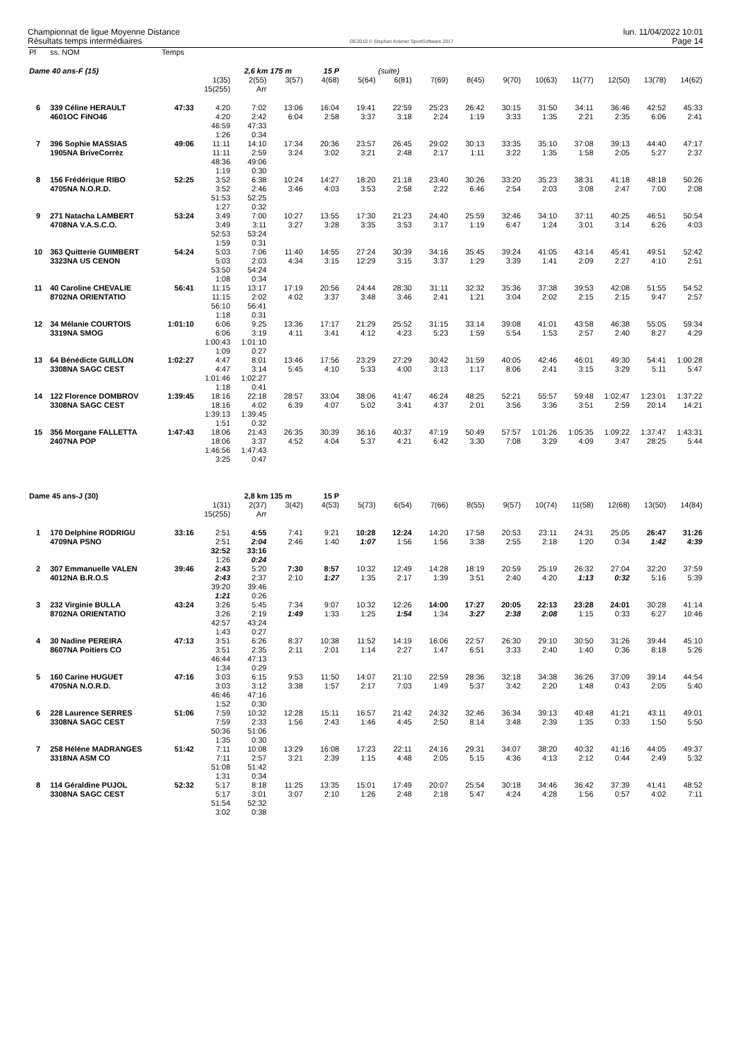Championnat de ligue Moyenne Distance
Résultats temps intermédiaires
OE2010 © Stephan Krämer SportSoftware 2017
lun. 11/04/2022 10:01
Page 14
| Pl | ss. NOM | Temps | | | | | | | | | | | | | | |
| --- | --- | --- | --- | --- | --- | --- | --- | --- | --- | --- | --- | --- | --- | --- | --- | --- |
| Dame 40 ans-F (15) | | | | 2,6 km 175 m | | 15 P | | (suite) | | | | | | | | |
| | | | 1(35) | 2(55) | 3(57) | 4(68) | 5(64) | 6(81) | 7(69) | 8(45) | 9(70) | 10(63) | 11(77) | 12(50) | 13(78) | 14(62) |
| | | | 15(255) | Arr | | | | | | | | | | | | |
| 6 | 339 Céline HERAULT | 47:33 | 4:20 | 7:02 | 13:06 | 16:04 | 19:41 | 22:59 | 25:23 | 26:42 | 30:15 | 31:50 | 34:11 | 36:46 | 42:52 | 45:33 |
| | 4601OC FiNO46 | | 4:20 | 2:42 | 6:04 | 2:58 | 3:37 | 3:18 | 2:24 | 1:19 | 3:33 | 1:35 | 2:21 | 2:35 | 6:06 | 2:41 |
| | | | 46:59 | 47:33 | | | | | | | | | | | | |
| | | | 1:26 | 0:34 | | | | | | | | | | | | |
| 7 | 396 Sophie MASSIAS | 49:06 | 11:11 | 14:10 | 17:34 | 20:36 | 23:57 | 26:45 | 29:02 | 30:13 | 33:35 | 35:10 | 37:08 | 39:13 | 44:40 | 47:17 |
| | 1905NA BriveCorrèz | | 11:11 | 2:59 | 3:24 | 3:02 | 3:21 | 2:48 | 2:17 | 1:11 | 3:22 | 1:35 | 1:58 | 2:05 | 5:27 | 2:37 |
| | | | 48:36 | 49:06 | | | | | | | | | | | | |
| | | | 1:19 | 0:30 | | | | | | | | | | | | |
| 8 | 156 Frédérique RIBO | 52:25 | 3:52 | 6:38 | 10:24 | 14:27 | 18:20 | 21:18 | 23:40 | 30:26 | 33:20 | 35:23 | 38:31 | 41:18 | 48:18 | 50:26 |
| | 4705NA N.O.R.D. | | 3:52 | 2:46 | 3:46 | 4:03 | 3:53 | 2:58 | 2:22 | 6:46 | 2:54 | 2:03 | 3:08 | 2:47 | 7:00 | 2:08 |
| | | | 51:53 | 52:25 | | | | | | | | | | | | |
| | | | 1:27 | 0:32 | | | | | | | | | | | | |
| 9 | 271 Natacha LAMBERT | 53:24 | 3:49 | 7:00 | 10:27 | 13:55 | 17:30 | 21:23 | 24:40 | 25:59 | 32:46 | 34:10 | 37:11 | 40:25 | 46:51 | 50:54 |
| | 4708NA V.A.S.C.O. | | 3:49 | 3:11 | 3:27 | 3:28 | 3:35 | 3:53 | 3:17 | 1:19 | 6:47 | 1:24 | 3:01 | 3:14 | 6:26 | 4:03 |
| | | | 52:53 | 53:24 | | | | | | | | | | | | |
| | | | 1:59 | 0:31 | | | | | | | | | | | | |
| 10 | 363 Quitterie GUIMBERT | 54:24 | 5:03 | 7:06 | 11:40 | 14:55 | 27:24 | 30:39 | 34:16 | 35:45 | 39:24 | 41:05 | 43:14 | 45:41 | 49:51 | 52:42 |
| | 3323NA US CENON | | 5:03 | 2:03 | 4:34 | 3:15 | 12:29 | 3:15 | 3:37 | 1:29 | 3:39 | 1:41 | 2:09 | 2:27 | 4:10 | 2:51 |
| | | | 53:50 | 54:24 | | | | | | | | | | | | |
| | | | 1:08 | 0:34 | | | | | | | | | | | | |
| 11 | 40 Caroline CHEVALIE | 56:41 | 11:15 | 13:17 | 17:19 | 20:56 | 24:44 | 28:30 | 31:11 | 32:32 | 35:36 | 37:38 | 39:53 | 42:08 | 51:55 | 54:52 |
| | 8702NA ORIENTATIO | | 11:15 | 2:02 | 4:02 | 3:37 | 3:48 | 3:46 | 2:41 | 1:21 | 3:04 | 2:02 | 2:15 | 2:15 | 9:47 | 2:57 |
| | | | 56:10 | 56:41 | | | | | | | | | | | | |
| | | | 1:18 | 0:31 | | | | | | | | | | | | |
| 12 | 34 Mélanie COURTOIS | 1:01:10 | 6:06 | 9:25 | 13:36 | 17:17 | 21:29 | 25:52 | 31:15 | 33:14 | 39:08 | 41:01 | 43:58 | 46:38 | 55:05 | 59:34 |
| | 3319NA SMOG | | 6:06 | 3:19 | 4:11 | 3:41 | 4:12 | 4:23 | 5:23 | 1:59 | 5:54 | 1:53 | 2:57 | 2:40 | 8:27 | 4:29 |
| | | | 1:00:43 | 1:01:10 | | | | | | | | | | | | |
| | | | 1:09 | 0:27 | | | | | | | | | | | | |
| 13 | 64 Bénédicte GUILLON | 1:02:27 | 4:47 | 8:01 | 13:46 | 17:56 | 23:29 | 27:29 | 30:42 | 31:59 | 40:05 | 42:46 | 46:01 | 49:30 | 54:41 | 1:00:28 |
| | 3308NA SAGC CEST | | 4:47 | 3:14 | 5:45 | 4:10 | 5:33 | 4:00 | 3:13 | 1:17 | 8:06 | 2:41 | 3:15 | 3:29 | 5:11 | 5:47 |
| | | | 1:01:46 | 1:02:27 | | | | | | | | | | | | |
| | | | 1:18 | 0:41 | | | | | | | | | | | | |
| 14 | 122 Florence DOMBROV | 1:39:45 | 18:16 | 22:18 | 28:57 | 33:04 | 38:06 | 41:47 | 46:24 | 48:25 | 52:21 | 55:57 | 59:48 | 1:02:47 | 1:23:01 | 1:37:22 |
| | 3308NA SAGC CEST | | 18:16 | 4:02 | 6:39 | 4:07 | 5:02 | 3:41 | 4:37 | 2:01 | 3:56 | 3:36 | 3:51 | 2:59 | 20:14 | 14:21 |
| | | | 1:39:13 | 1:39:45 | | | | | | | | | | | | |
| | | | 1:51 | 0:32 | | | | | | | | | | | | |
| 15 | 356 Morgane FALLETTA | 1:47:43 | 18:06 | 21:43 | 26:35 | 30:39 | 36:16 | 40:37 | 47:19 | 50:49 | 57:57 | 1:01:26 | 1:05:35 | 1:09:22 | 1:37:47 | 1:43:31 |
| | 2407NA POP | | 18:06 | 3:37 | 4:52 | 4:04 | 5:37 | 4:21 | 6:42 | 3:30 | 7:08 | 3:29 | 4:09 | 3:47 | 28:25 | 5:44 |
| | | | 1:46:56 | 1:47:43 | | | | | | | | | | | | |
| | | | 3:25 | 0:47 | | | | | | | | | | | | |
| Dame 45 ans-J (30) | | | | 2,8 km 135 m | | 15 P | | | | | | | | | | |
| | | | 1(31) | 2(37) | 3(42) | 4(53) | 5(73) | 6(54) | 7(66) | 8(55) | 9(57) | 10(74) | 11(58) | 12(68) | 13(50) | 14(84) |
| | | | 15(255) | Arr | | | | | | | | | | | | |
| 1 | 170 Delphine RODRIGU | 33:16 | 2:51 | 4:55 | 7:41 | 9:21 | 10:28 | 12:24 | 14:20 | 17:58 | 20:53 | 23:11 | 24:31 | 25:05 | 26:47 | 31:26 |
| | 4709NA PSNO | | 2:51 | 2:04 | 2:46 | 1:40 | 1:07 | 1:56 | 1:56 | 3:38 | 2:55 | 2:18 | 1:20 | 0:34 | 1:42 | 4:39 |
| | | | 32:52 | 33:16 | | | | | | | | | | | | |
| | | | 1:26 | 0:24 | | | | | | | | | | | | |
| 2 | 307 Emmanuelle VALEN | 39:46 | 2:43 | 5:20 | 7:30 | 8:57 | 10:32 | 12:49 | 14:28 | 18:19 | 20:59 | 25:19 | 26:32 | 27:04 | 32:20 | 37:59 |
| | 4012NA B.R.O.S | | 2:43 | 2:37 | 2:10 | 1:27 | 1:35 | 2:17 | 1:39 | 3:51 | 2:40 | 4:20 | 1:13 | 0:32 | 5:16 | 5:39 |
| | | | 39:20 | 39:46 | | | | | | | | | | | | |
| | | | 1:21 | 0:26 | | | | | | | | | | | | |
| 3 | 232 Virginie BULLA | 43:24 | 3:26 | 5:45 | 7:34 | 9:07 | 10:32 | 12:26 | 14:00 | 17:27 | 20:05 | 22:13 | 23:28 | 24:01 | 30:28 | 41:14 |
| | 8702NA ORIENTATIO | | 3:26 | 2:19 | 1:49 | 1:33 | 1:25 | 1:54 | 1:34 | 3:27 | 2:38 | 2:08 | 1:15 | 0:33 | 6:27 | 10:46 |
| | | | 42:57 | 43:24 | | | | | | | | | | | | |
| | | | 1:43 | 0:27 | | | | | | | | | | | | |
| 4 | 30 Nadine PEREIRA | 47:13 | 3:51 | 6:26 | 8:37 | 10:38 | 11:52 | 14:19 | 16:06 | 22:57 | 26:30 | 29:10 | 30:50 | 31:26 | 39:44 | 45:10 |
| | 8607NA Poitiers CO | | 3:51 | 2:35 | 2:11 | 2:01 | 1:14 | 2:27 | 1:47 | 6:51 | 3:33 | 2:40 | 1:40 | 0:36 | 8:18 | 5:26 |
| | | | 46:44 | 47:13 | | | | | | | | | | | | |
| | | | 1:34 | 0:29 | | | | | | | | | | | | |
| 5 | 160 Carine HUGUET | 47:16 | 3:03 | 6:15 | 9:53 | 11:50 | 14:07 | 21:10 | 22:59 | 28:36 | 32:18 | 34:38 | 36:26 | 37:09 | 39:14 | 44:54 |
| | 4705NA N.O.R.D. | | 3:03 | 3:12 | 3:38 | 1:57 | 2:17 | 7:03 | 1:49 | 5:37 | 3:42 | 2:20 | 1:48 | 0:43 | 2:05 | 5:40 |
| | | | 46:46 | 47:16 | | | | | | | | | | | | |
| | | | 1:52 | 0:30 | | | | | | | | | | | | |
| 6 | 228 Laurence SERRES | 51:06 | 7:59 | 10:32 | 12:28 | 15:11 | 16:57 | 21:42 | 24:32 | 32:46 | 36:34 | 39:13 | 40:48 | 41:21 | 43:11 | 49:01 |
| | 3308NA SAGC CEST | | 7:59 | 2:33 | 1:56 | 2:43 | 1:46 | 4:45 | 2:50 | 8:14 | 3:48 | 2:39 | 1:35 | 0:33 | 1:50 | 5:50 |
| | | | 50:36 | 51:06 | | | | | | | | | | | | |
| | | | 1:35 | 0:30 | | | | | | | | | | | | |
| 7 | 258 Héléne MADRANGES | 51:42 | 7:11 | 10:08 | 13:29 | 16:08 | 17:23 | 22:11 | 24:16 | 29:31 | 34:07 | 38:20 | 40:32 | 41:16 | 44:05 | 49:37 |
| | 3318NA ASM CO | | 7:11 | 2:57 | 3:21 | 2:39 | 1:15 | 4:48 | 2:05 | 5:15 | 4:36 | 4:13 | 2:12 | 0:44 | 2:49 | 5:32 |
| | | | 51:08 | 51:42 | | | | | | | | | | | | |
| | | | 1:31 | 0:34 | | | | | | | | | | | | |
| 8 | 114 Géraldine PUJOL | 52:32 | 5:17 | 8:18 | 11:25 | 13:35 | 15:01 | 17:49 | 20:07 | 25:54 | 30:18 | 34:46 | 36:42 | 37:39 | 41:41 | 48:52 |
| | 3308NA SAGC CEST | | 5:17 | 3:01 | 3:07 | 2:10 | 1:26 | 2:48 | 2:18 | 5:47 | 4:24 | 4:28 | 1:56 | 0:57 | 4:02 | 7:11 |
| | | | 51:54 | 52:32 | | | | | | | | | | | | |
| | | | 3:02 | 0:38 | | | | | | | | | | | | |